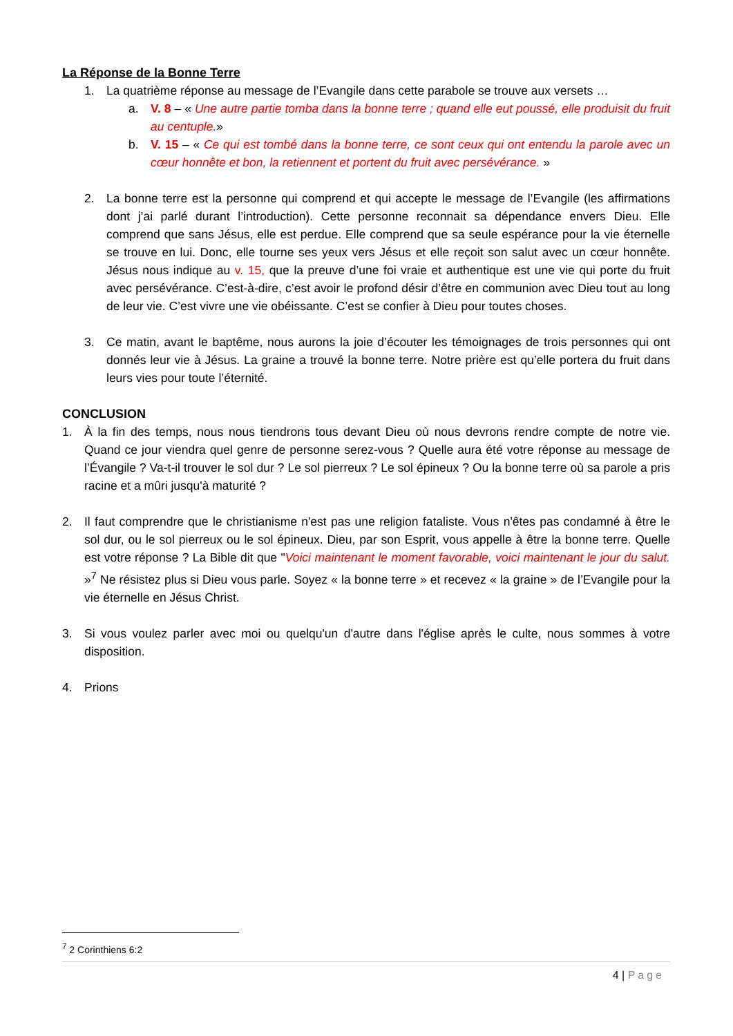La Réponse de la Bonne Terre
1. La quatrième réponse au message de l’Evangile dans cette parabole se trouve aux versets …
a. V. 8 – « Une autre partie tomba dans la bonne terre ; quand elle eut poussé, elle produisit du fruit au centuple.»
b. V. 15 – « Ce qui est tombé dans la bonne terre, ce sont ceux qui ont entendu la parole avec un cœur honnête et bon, la retiennent et portent du fruit avec persévérance. »
2. La bonne terre est la personne qui comprend et qui accepte le message de l’Evangile (les affirmations dont j’ai parlé durant l’introduction). Cette personne reconnait sa dépendance envers Dieu. Elle comprend que sans Jésus, elle est perdue. Elle comprend que sa seule espérance pour la vie éternelle se trouve en lui. Donc, elle tourne ses yeux vers Jésus et elle reçoit son salut avec un cœur honnête. Jésus nous indique au v. 15, que la preuve d’une foi vraie et authentique est une vie qui porte du fruit avec persévérance. C’est-à-dire, c’est avoir le profond désir d’être en communion avec Dieu tout au long de leur vie. C’est vivre une vie obéissante. C’est se confier à Dieu pour toutes choses.
3. Ce matin, avant le baptême, nous aurons la joie d’écouter les témoignages de trois personnes qui ont donnés leur vie à Jésus. La graine a trouvé la bonne terre. Notre prière est qu’elle portera du fruit dans leurs vies pour toute l’éternité.
CONCLUSION
1. À la fin des temps, nous nous tiendrons tous devant Dieu où nous devrons rendre compte de notre vie. Quand ce jour viendra quel genre de personne serez-vous ? Quelle aura été votre réponse au message de l’Évangile ? Va-t-il trouver le sol dur ? Le sol pierreux ? Le sol épineux ? Ou la bonne terre où sa parole a pris racine et a mûri jusqu'à maturité ?
2. Il faut comprendre que le christianisme n'est pas une religion fataliste. Vous n'êtes pas condamné à être le sol dur, ou le sol pierreux ou le sol épineux. Dieu, par son Esprit, vous appelle à être la bonne terre. Quelle est votre réponse ? La Bible dit que "Voici maintenant le moment favorable, voici maintenant le jour du salut. »<sup>7</sup> Ne résistez plus si Dieu vous parle. Soyez « la bonne terre » et recevez « la graine » de l’Evangile pour la vie éternelle en Jésus Christ.
3. Si vous voulez parler avec moi ou quelqu'un d'autre dans l'église après le culte, nous sommes à votre disposition.
4. Prions
<sup>7</sup> 2 Corinthiens 6:2
4 | Page